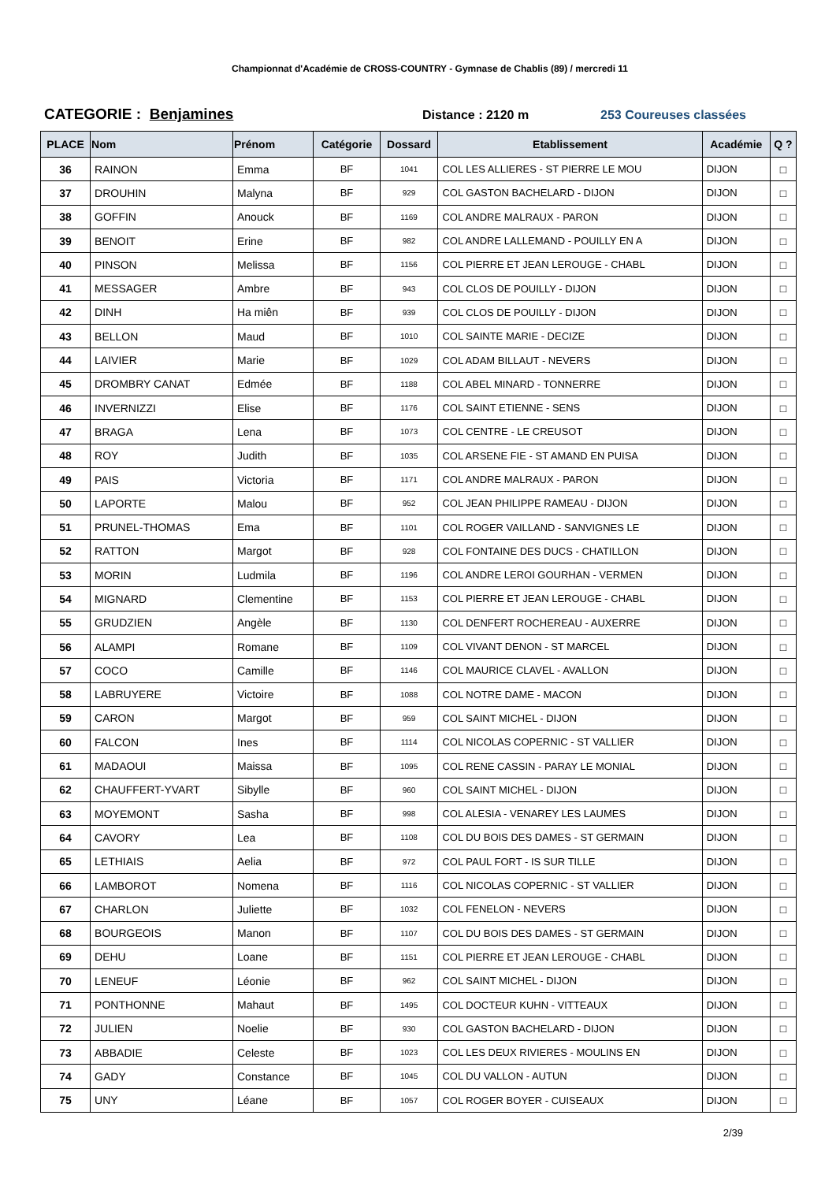Championnat d'Académie de CROSS-COUNTRY - Gymnase de Chablis (89) / mercredi 11
CATEGORIE : Benjamines Distance : 2120 m 253 Coureuses classées
| PLACE | Nom | Prénom | Catégorie | Dossard | Etablissement | Académie | Q ? |
| --- | --- | --- | --- | --- | --- | --- | --- |
| 36 | RAINON | Emma | BF | 1041 | COL LES ALLIERES - ST PIERRE LE MOU | DIJON | □ |
| 37 | DROUHIN | Malyna | BF | 929 | COL GASTON BACHELARD - DIJON | DIJON | □ |
| 38 | GOFFIN | Anouck | BF | 1169 | COL ANDRE MALRAUX - PARON | DIJON | □ |
| 39 | BENOIT | Erine | BF | 982 | COL ANDRE LALLEMAND - POUILLY EN A | DIJON | □ |
| 40 | PINSON | Melissa | BF | 1156 | COL PIERRE ET JEAN LEROUGE - CHABL | DIJON | □ |
| 41 | MESSAGER | Ambre | BF | 943 | COL CLOS DE POUILLY - DIJON | DIJON | □ |
| 42 | DINH | Ha miên | BF | 939 | COL CLOS DE POUILLY - DIJON | DIJON | □ |
| 43 | BELLON | Maud | BF | 1010 | COL SAINTE MARIE - DECIZE | DIJON | □ |
| 44 | LAIVIER | Marie | BF | 1029 | COL ADAM BILLAUT - NEVERS | DIJON | □ |
| 45 | DROMBRY CANAT | Edmée | BF | 1188 | COL ABEL MINARD - TONNERRE | DIJON | □ |
| 46 | INVERNIZZI | Elise | BF | 1176 | COL SAINT ETIENNE - SENS | DIJON | □ |
| 47 | BRAGA | Lena | BF | 1073 | COL CENTRE - LE CREUSOT | DIJON | □ |
| 48 | ROY | Judith | BF | 1035 | COL ARSENE FIE - ST AMAND EN PUISA | DIJON | □ |
| 49 | PAIS | Victoria | BF | 1171 | COL ANDRE MALRAUX - PARON | DIJON | □ |
| 50 | LAPORTE | Malou | BF | 952 | COL JEAN PHILIPPE RAMEAU - DIJON | DIJON | □ |
| 51 | PRUNEL-THOMAS | Ema | BF | 1101 | COL ROGER VAILLAND - SANVIGNES LE | DIJON | □ |
| 52 | RATTON | Margot | BF | 928 | COL FONTAINE DES DUCS - CHATILLON | DIJON | □ |
| 53 | MORIN | Ludmila | BF | 1196 | COL ANDRE LEROI GOURHAN - VERMEN | DIJON | □ |
| 54 | MIGNARD | Clementine | BF | 1153 | COL PIERRE ET JEAN LEROUGE - CHABL | DIJON | □ |
| 55 | GRUDZIEN | Angèle | BF | 1130 | COL DENFERT ROCHEREAU - AUXERRE | DIJON | □ |
| 56 | ALAMPI | Romane | BF | 1109 | COL VIVANT DENON - ST MARCEL | DIJON | □ |
| 57 | COCO | Camille | BF | 1146 | COL MAURICE CLAVEL - AVALLON | DIJON | □ |
| 58 | LABRUYERE | Victoire | BF | 1088 | COL NOTRE DAME - MACON | DIJON | □ |
| 59 | CARON | Margot | BF | 959 | COL SAINT MICHEL - DIJON | DIJON | □ |
| 60 | FALCON | Ines | BF | 1114 | COL NICOLAS COPERNIC - ST VALLIER | DIJON | □ |
| 61 | MADAOUI | Maissa | BF | 1095 | COL RENE CASSIN - PARAY LE MONIAL | DIJON | □ |
| 62 | CHAUFFERT-YVART | Sibylle | BF | 960 | COL SAINT MICHEL - DIJON | DIJON | □ |
| 63 | MOYEMONT | Sasha | BF | 998 | COL ALESIA - VENAREY LES LAUMES | DIJON | □ |
| 64 | CAVORY | Lea | BF | 1108 | COL DU BOIS DES DAMES - ST GERMAIN | DIJON | □ |
| 65 | LETHIAIS | Aelia | BF | 972 | COL PAUL FORT - IS SUR TILLE | DIJON | □ |
| 66 | LAMBOROT | Nomena | BF | 1116 | COL NICOLAS COPERNIC - ST VALLIER | DIJON | □ |
| 67 | CHARLON | Juliette | BF | 1032 | COL FENELON - NEVERS | DIJON | □ |
| 68 | BOURGEOIS | Manon | BF | 1107 | COL DU BOIS DES DAMES - ST GERMAIN | DIJON | □ |
| 69 | DEHU | Loane | BF | 1151 | COL PIERRE ET JEAN LEROUGE - CHABL | DIJON | □ |
| 70 | LENEUF | Léonie | BF | 962 | COL SAINT MICHEL - DIJON | DIJON | □ |
| 71 | PONTHONNE | Mahaut | BF | 1495 | COL DOCTEUR KUHN - VITTEAUX | DIJON | □ |
| 72 | JULIEN | Noelie | BF | 930 | COL GASTON BACHELARD - DIJON | DIJON | □ |
| 73 | ABBADIE | Celeste | BF | 1023 | COL LES DEUX RIVIERES - MOULINS EN | DIJON | □ |
| 74 | GADY | Constance | BF | 1045 | COL DU VALLON - AUTUN | DIJON | □ |
| 75 | UNY | Léane | BF | 1057 | COL ROGER BOYER - CUISEAUX | DIJON | □ |
2/39